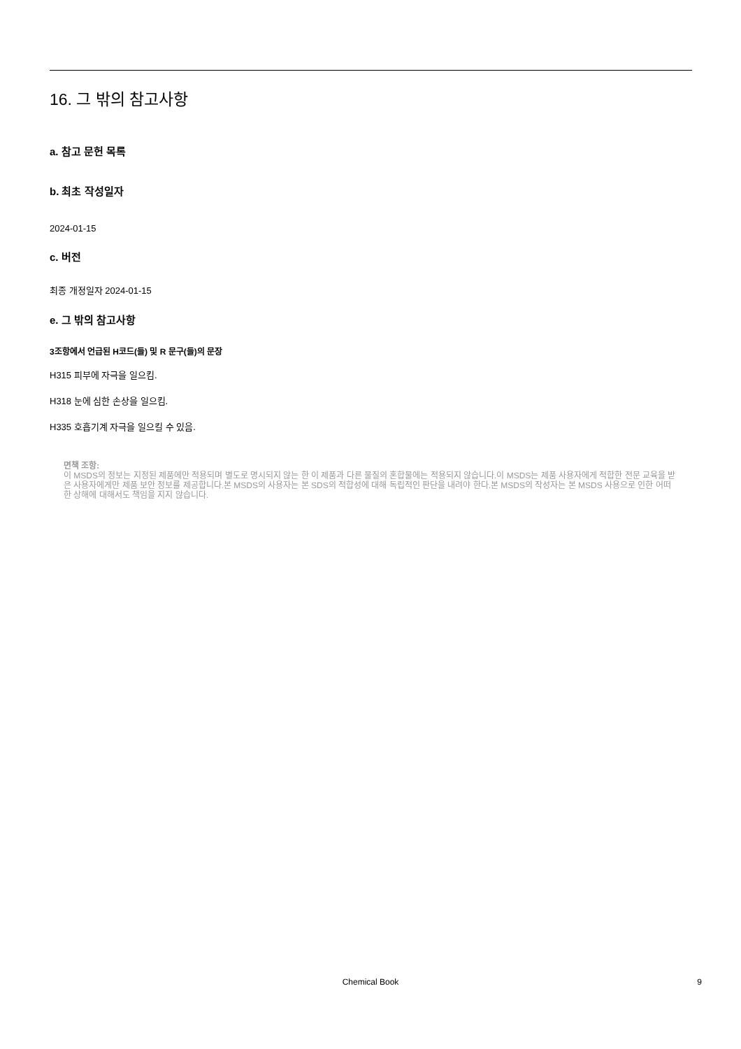16. 그 밖의 참고사항
a. 참고 문헌 목록
b. 최초 작성일자
2024-01-15
c. 버전
최종 개정일자 2024-01-15
e. 그 밖의 참고사항
3조항에서 언급된 H코드(들) 및 R 문구(들)의 문장
H315 피부에 자극을 일으킴.
H318 눈에 심한 손상을 일으킴.
H335 호흡기계 자극을 일으킬 수 있음.
면책 조항:
이 MSDS의 정보는 지정된 제품에만 적용되며 별도로 명시되지 않는 한 이 제품과 다른 물질의 혼합물에는 적용되지 않습니다.이 MSDS는 제품 사용자에게 적합한 전문 교육을 받은 사용자에게만 제품 보안 정보를 제공합니다.본 MSDS의 사용자는 본 SDS의 적합성에 대해 독립적인 판단을 내려야 한다.본 MSDS의 작성자는 본 MSDS 사용으로 인한 어떠한 상해에 대해서도 책임을 지지 않습니다.
Chemical Book
9